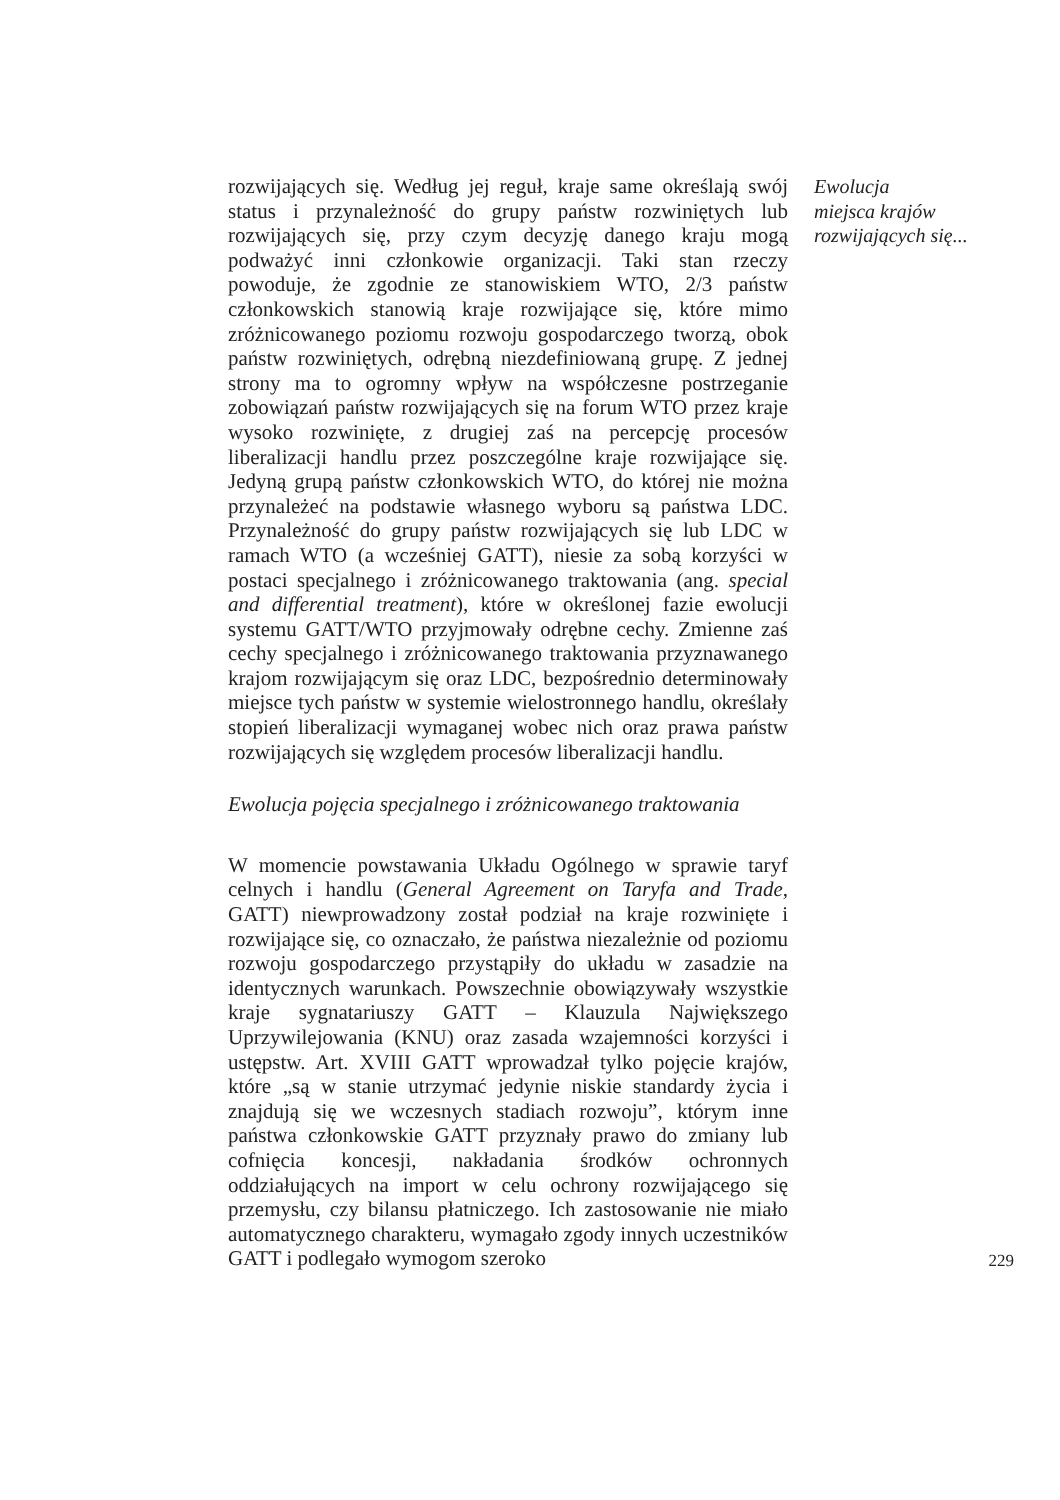rozwijających się. Według jej reguł, kraje same określają swój status i przynależność do grupy państw rozwiniętych lub rozwijających się, przy czym decyzję danego kraju mogą podważyć inni członkowie organizacji. Taki stan rzeczy powoduje, że zgodnie ze stanowiskiem WTO, 2/3 państw członkowskich stanowią kraje rozwijające się, które mimo zróżnicowanego poziomu rozwoju gospodarczego tworzą, obok państw rozwiniętych, odrębną niezdefiniowaną grupę. Z jednej strony ma to ogromny wpływ na współczesne postrzeganie zobowiązań państw rozwijających się na forum WTO przez kraje wysoko rozwinięte, z drugiej zaś na percepcję procesów liberalizacji handlu przez poszczególne kraje rozwijające się. Jedyną grupą państw członkowskich WTO, do której nie można przynależeć na podstawie własnego wyboru są państwa LDC. Przynależność do grupy państw rozwijających się lub LDC w ramach WTO (a wcześniej GATT), niesie za sobą korzyści w postaci specjalnego i zróżnicowanego traktowania (ang. special and differential treatment), które w określonej fazie ewolucji systemu GATT/WTO przyjmowały odrębne cechy. Zmienne zaś cechy specjalnego i zróżnicowanego traktowania przyznawanego krajom rozwijającym się oraz LDC, bezpośrednio determinowały miejsce tych państw w systemie wielostronnego handlu, określały stopień liberalizacji wymaganej wobec nich oraz prawa państw rozwijających się względem procesów liberalizacji handlu.
Ewolucja pojęcia specjalnego i zróżnicowanego traktowania
W momencie powstawania Układu Ogólnego w sprawie taryf celnych i handlu (General Agreement on Taryfa and Trade, GATT) niewprowadzony został podział na kraje rozwinięte i rozwijające się, co oznaczało, że państwa niezależnie od poziomu rozwoju gospodarczego przystąpiły do układu w zasadzie na identycznych warunkach. Powszechnie obowiązywały wszystkie kraje sygnatariuszy GATT – Klauzula Największego Uprzywilejowania (KNU) oraz zasada wzajemności korzyści i ustępstw. Art. XVIII GATT wprowadzał tylko pojęcie krajów, które „są w stanie utrzymać jedynie niskie standardy życia i znajdują się we wczesnych stadiach rozwoju”, którym inne państwa członkowskie GATT przyznały prawo do zmiany lub cofnięcia koncesji, nakładania środków ochronnych oddziałujących na import w celu ochrony rozwijającego się przemysłu, czy bilansu płatniczego. Ich zastosowanie nie miało automatycznego charakteru, wymagało zgody innych uczestników GATT i podlegało wymogom szeroko
Ewolucja
miejsca krajów
rozwijających się...
229